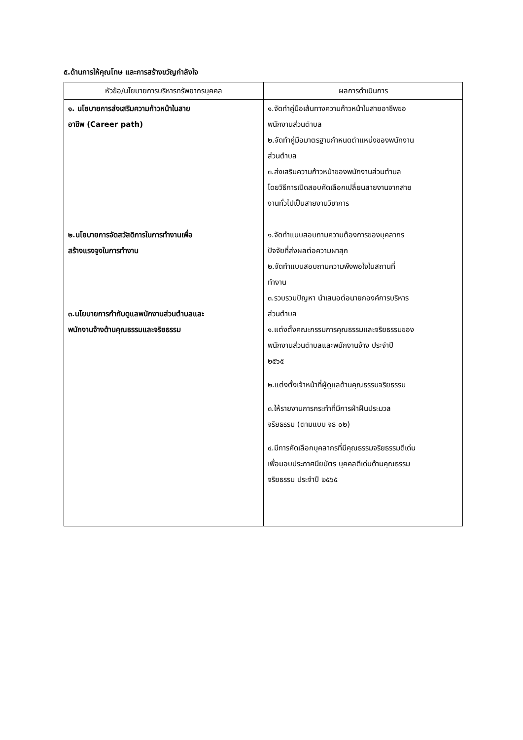๕.ด้านการให้คุณโทษ และการสร้างขวัญกำลังใจ
| หัวข้อ/นโยบายการบริหารทรัพยากรบุคคล | ผลการดำเนินการ |
| --- | --- |
| ๑. นโยบายการส่งเสริมความก้าวหน้าในสาย อาชีพ (Career path) ๒.นโยบายการจัดสวัสดิการในการทำงานเพื่อ สร้างแรงจูงในการทำงาน ๓.นโยบายการกำกับดูแลพนักงานส่วนตำบลและ พนักงานจ้างด้านคุณธรรมและจริยธรรม | ๑.จัดทำคู่มือเส้นทางความก้าวหน้าในสายอาชีพขอ พนักงานส่วนตำบล ๒.จัดทำคู่มือมาตรฐานกำหนดตำแหน่งของพนักงาน ส่วนตำบล ๓.ส่งเสริมความก้าวหน้าของพนักงานส่วนตำบล โดยวิธีการเปิดสอบคัดเลือกเปลี่ยนสายงานจากสาย งานทั่วไปเป็นสายงานวิชาการ ๑.จัดทำแบบสอบถามความต้องการของบุคลากร ปัจจัยที่ส่งผลต่อความผาสุก ๒.จัดทำแบบสอบถามความพึงพอใจในสถานที่ ทำงาน ๓.รวบรวมปัญหา นำเสนอต่อนายกองค์การบริหาร ส่วนตำบล ๑.แต่งตั้งคณะกรรมการคุณธรรมและจริยธรรมของ พนักงานส่วนตำบลและพนักงานจ้าง ประจำปี ๒๕๖๕ ๒.แต่งตั้งเจ้าหน้าที่ผู้ดูแลด้านคุณธรรมจริยธรรม ๓.ให้รายงานการกระทำที่มีการฝ่าฝืนประมวล จริยธรรม (ตามแบบ จธ ๐๒) ๔.มีการคัดเลือกบุคลากรที่มีคุณธรรมจริยธรรมดีเด่น เพื่อมอบประกาศนียบัตร บุคคลดีเด่นด้านคุณธรรม จริยธรรม ประจำปี ๒๕๖๕ |